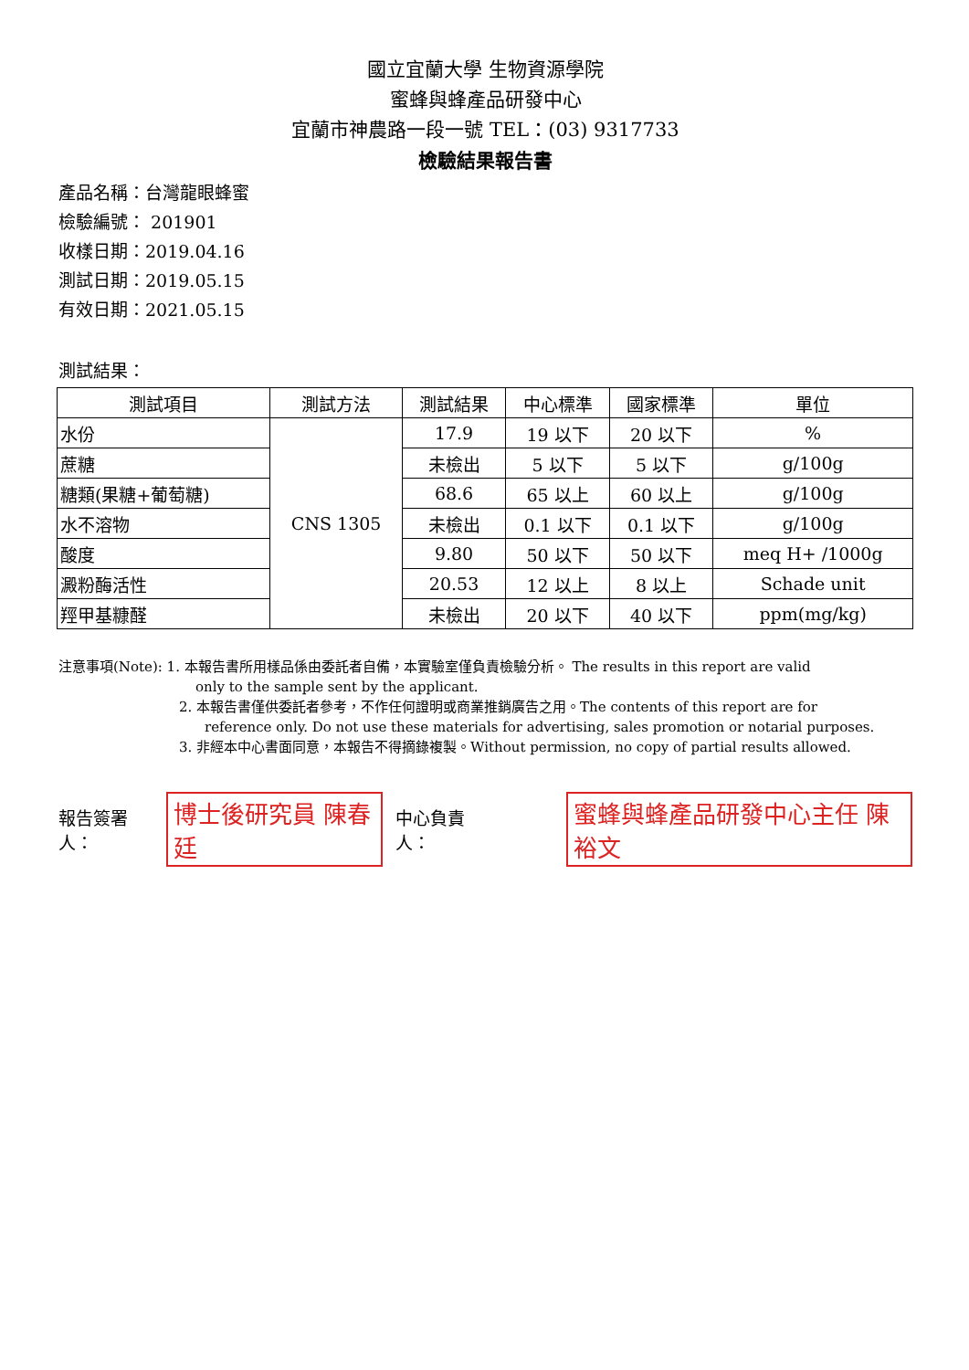國立宜蘭大學 生物資源學院
蜜蜂與蜂產品研發中心
宜蘭市神農路一段一號 TEL：(03) 9317733
檢驗結果報告書
產品名稱：台灣龍眼蜂蜜
檢驗編號： 201901
收樣日期：2019.04.16
測試日期：2019.05.15
有效日期：2021.05.15
測試結果：
| 測試項目 | 測試方法 | 測試結果 | 中心標準 | 國家標準 | 單位 |
| --- | --- | --- | --- | --- | --- |
| 水份 | CNS 1305 | 17.9 | 19 以下 | 20 以下 | % |
| 蔗糖 | | 未檢出 | 5 以下 | 5 以下 | g/100g |
| 糖類(果糖+葡萄糖) | | 68.6 | 65 以上 | 60 以上 | g/100g |
| 水不溶物 | | 未檢出 | 0.1 以下 | 0.1 以下 | g/100g |
| 酸度 | | 9.80 | 50 以下 | 50 以下 | meq H+ /1000g |
| 澱粉酶活性 | | 20.53 | 12 以上 | 8 以上 | Schade unit |
| 羥甲基糠醛 | | 未檢出 | 20 以下 | 40 以下 | ppm(mg/kg) |
注意事項(Note): 1. 本報告書所用樣品係由委託者自備，本實驗室僅負責檢驗分析。 The results in this report are valid
only to the sample sent by the applicant.
2. 本報告書僅供委託者參考，不作任何證明或商業推銷廣告之用。The contents of this report are for
reference only. Do not use these materials for advertising, sales promotion or notarial purposes.
3. 非經本中心書面同意，本報告不得摘錄複製。Without permission, no copy of partial results allowed.
報告簽署人： 博士後研究員 陳春廷 中心負責人： 蜜蜂與蜂產品研發中心主任 陳裕文